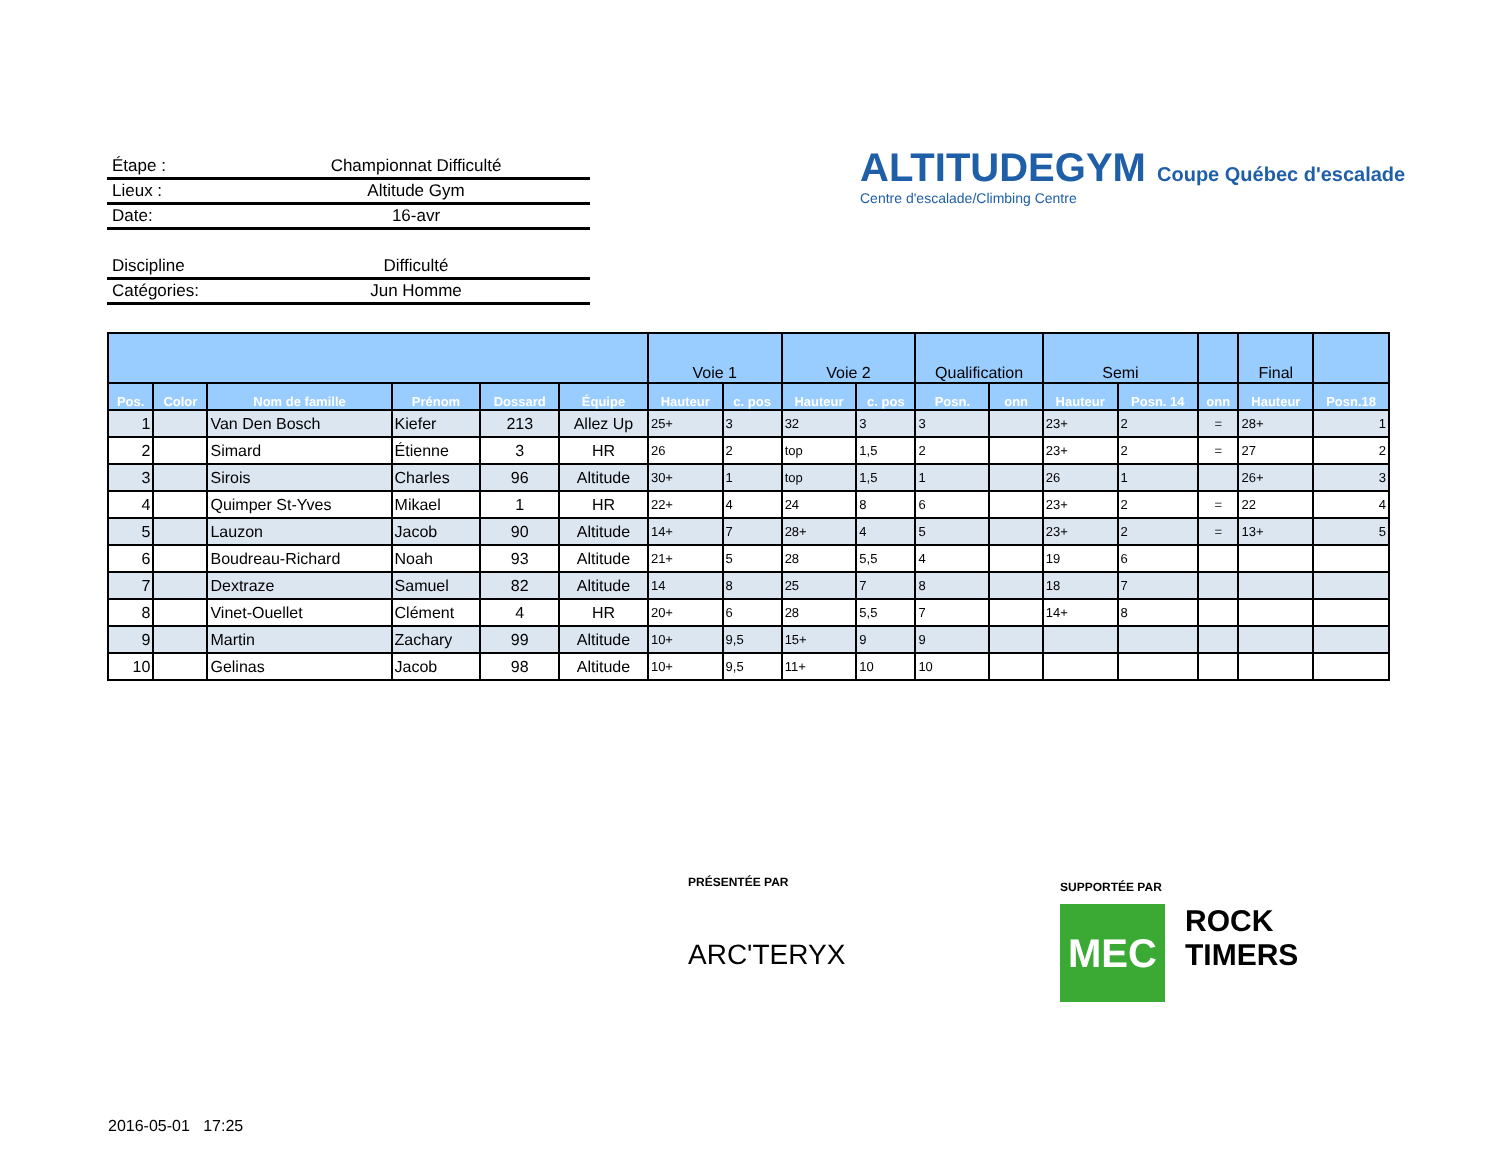Étape : Championnat Difficulté
Lieux : Altitude Gym
Date: 16-avr
Discipline Difficulté
Catégories: Jun Homme
ALTITUDEGYM Coupe Québec d'escalade
Centre d'escalade/Climbing Centre
| | | | | | | Voie 1 | | Voie 2 | | Qualification | | Semi | | | Final | |
| --- | --- | --- | --- | --- | --- | --- | --- | --- | --- | --- | --- | --- | --- | --- | --- | --- |
| Pos. | Color | Nom de famille | Prénom | Dossard | Équipe | Hauteur | c. pos | Hauteur | c. pos | Posn. | onn | Hauteur | Posn. 14 | onn | Hauteur | Posn.18 |
| 1 | | Van Den Bosch | Kiefer | 213 | Allez Up | 25+ | 3 | 32 | 3 | 3 | | 23+ | 2 | = | 28+ | 1 |
| 2 | | Simard | Étienne | 3 | HR | 26 | 2 | top | 1,5 | 2 | | 23+ | 2 | = | 27 | 2 |
| 3 | | Sirois | Charles | 96 | Altitude | 30+ | 1 | top | 1,5 | 1 | | 26 | 1 | | 26+ | 3 |
| 4 | | Quimper St-Yves | Mikael | 1 | HR | 22+ | 4 | 24 | 8 | 6 | | 23+ | 2 | = | 22 | 4 |
| 5 | | Lauzon | Jacob | 90 | Altitude | 14+ | 7 | 28+ | 4 | 5 | | 23+ | 2 | = | 13+ | 5 |
| 6 | | Boudreau-Richard | Noah | 93 | Altitude | 21+ | 5 | 28 | 5,5 | 4 | | 19 | 6 | | | |
| 7 | | Dextraze | Samuel | 82 | Altitude | 14 | 8 | 25 | 7 | 8 | | 18 | 7 | | | |
| 8 | | Vinet-Ouellet | Clément | 4 | HR | 20+ | 6 | 28 | 5,5 | 7 | | 14+ | 8 | | | |
| 9 | | Martin | Zachary | 99 | Altitude | 10+ | 9,5 | 15+ | 9 | 9 | | | | | | |
| 10 | | Gelinas | Jacob | 98 | Altitude | 10+ | 9,5 | 11+ | 10 | 10 | | | | | | |
PRÉSENTÉE PAR
ARC'TERYX
SUPPORTÉE PAR
MEC
ROCK
TIMERS
2016-05-01 17:25